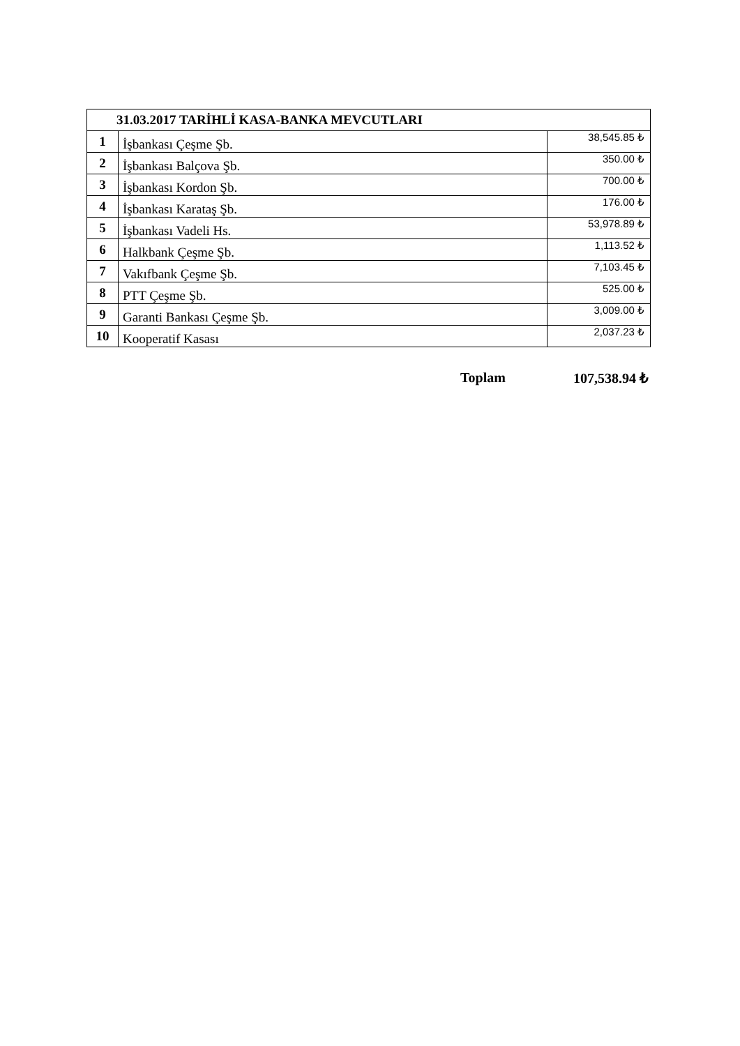| 31.03.2017 TARİHLİ KASA-BANKA MEVCUTLARI | | |
| --- | --- | --- |
| 1 | İşbankası Çeşme Şb. | 38,545.85 ₺ |
| 2 | İşbankası Balçova Şb. | 350.00 ₺ |
| 3 | İşbankası Kordon Şb. | 700.00 ₺ |
| 4 | İşbankası Karataş Şb. | 176.00 ₺ |
| 5 | İşbankası Vadeli Hs. | 53,978.89 ₺ |
| 6 | Halkbank Çeşme Şb. | 1,113.52 ₺ |
| 7 | Vakıfbank Çeşme Şb. | 7,103.45 ₺ |
| 8 | PTT Çeşme Şb. | 525.00 ₺ |
| 9 | Garanti Bankası Çeşme Şb. | 3,009.00 ₺ |
| 10 | Kooperatif Kasası | 2,037.23 ₺ |
Toplam 107,538.94 ₺